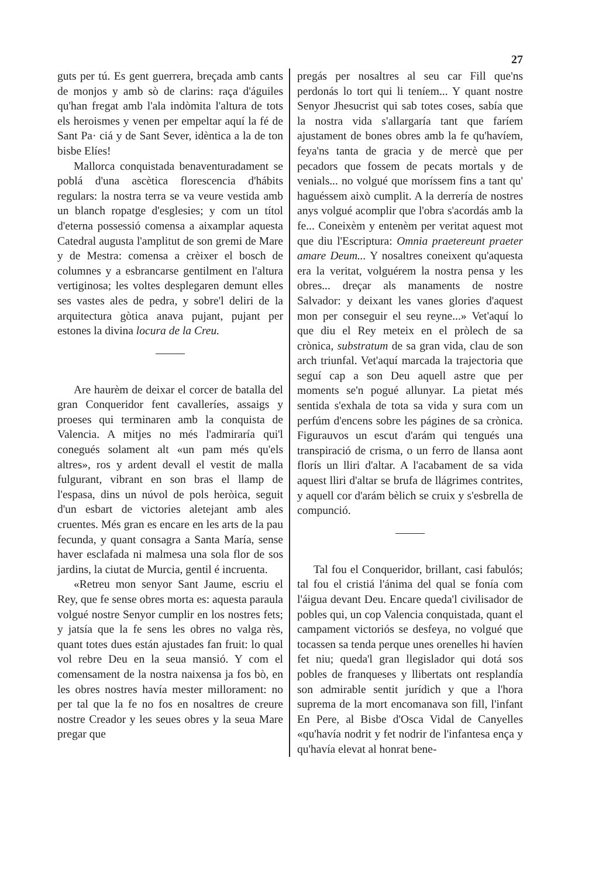27
guts per tú. Es gent guerrera, breçada amb cants de monjos y amb sò de clarins: raça d'águiles qu'han fregat amb l'ala indòmita l'altura de tots els heroismes y venen per empeltar aquí la fé de Sant Pa· ciá y de Sant Sever, idèntica a la de ton bisbe Elíes!
Mallorca conquistada benaventuradament se poblá d'una ascètica florescencia d'hábits regulars: la nostra terra se va veure vestida amb un blanch ropatge d'esglesies; y com un títol d'eterna possessió comensa a aixamplar aquesta Catedral augusta l'amplitut de son gremi de Mare y de Mestra: comensa a crèixer el bosch de columnes y a esbrancarse gentilment en l'altura vertiginosa; les voltes desplegaren demunt elles ses vastes ales de pedra, y sobre'l deliri de la arquitectura gòtica anava pujant, pujant per estones la divina locura de la Creu.
Are haurèm de deixar el corcer de batalla del gran Conqueridor fent cavalleríes, assaigs y proeses qui terminaren amb la conquista de Valencia. A mitjes no més l'admiraría qui'l conegués solament alt «un pam més qu'els altres», ros y ardent devall el vestit de malla fulgurant, vibrant en son bras el llamp de l'espasa, dins un núvol de pols heròica, seguit d'un esbart de victories aletejant amb ales cruentes. Més gran es encare en les arts de la pau fecunda, y quant consagra a Santa María, sense haver esclafada ni malmesa una sola flor de sos jardins, la ciutat de Murcia, gentil é incruenta.
«Retreu mon senyor Sant Jaume, escriu el Rey, que fe sense obres morta es: aquesta paraula volgué nostre Senyor cumplir en los nostres fets; y jatsía que la fe sens les obres no valga rès, quant totes dues están ajustades fan fruit: lo qual vol rebre Deu en la seua mansió. Y com el comensament de la nostra naixensa ja fos bò, en les obres nostres havía mester millorament: no per tal que la fe no fos en nosaltres de creure nostre Creador y les seues obres y la seua Mare pregar que
pregás per nosaltres al seu car Fill que'ns perdonás lo tort qui li teníem... Y quant nostre Senyor Jhesucrist qui sab totes coses, sabía que la nostra vida s'allargaría tant que faríem ajustament de bones obres amb la fe qu'havíem, feya'ns tanta de gracia y de mercè que per pecadors que fossem de pecats mortals y de venials... no volgué que moríssem fins a tant qu' haguéssem això cumplit. A la derrería de nostres anys volgué acomplir que l'obra s'acordás amb la fe... Coneixèm y entenèm per veritat aquest mot que diu l'Escriptura: Omnia praetereunt praeter amare Deum... Y nosaltres coneixent qu'aquesta era la veritat, volguérem la nostra pensa y les obres... dreçar als manaments de nostre Salvador: y deixant les vanes glories d'aquest mon per conseguir el seu reyne...» Vet'aquí lo que diu el Rey meteix en el pròlech de sa crònica, substratum de sa gran vida, clau de son arch triunfal. Vet'aquí marcada la trajectoria que seguí cap a son Deu aquell astre que per moments se'n pogué allunyar. La pietat més sentida s'exhala de tota sa vida y sura com un perfúm d'encens sobre les págines de sa crònica. Figurauvos un escut d'arám qui tengués una transpiració de crisma, o un ferro de llansa aont florís un lliri d'altar. A l'acabament de sa vida aquest lliri d'altar se brufa de llágrimes contrites, y aquell cor d'arám bèlich se cruix y s'esbrella de compunció.
Tal fou el Conqueridor, brillant, casi fabulós; tal fou el cristiá l'ánima del qual se fonía com l'áigua devant Deu. Encare queda'l civilisador de pobles qui, un cop Valencia conquistada, quant el campament victoriós se desfeya, no volgué que tocassen sa tenda perque unes orenelles hi havíen fet niu; queda'l gran llegislador qui dotá sos pobles de franqueses y llibertats ont resplandía son admirable sentit jurídich y que a l'hora suprema de la mort encomanava son fill, l'infant En Pere, al Bisbe d'Osca Vidal de Canyelles «qu'havía nodrit y fet nodrir de l'infantesa ença y qu'havía elevat al honrat bene-